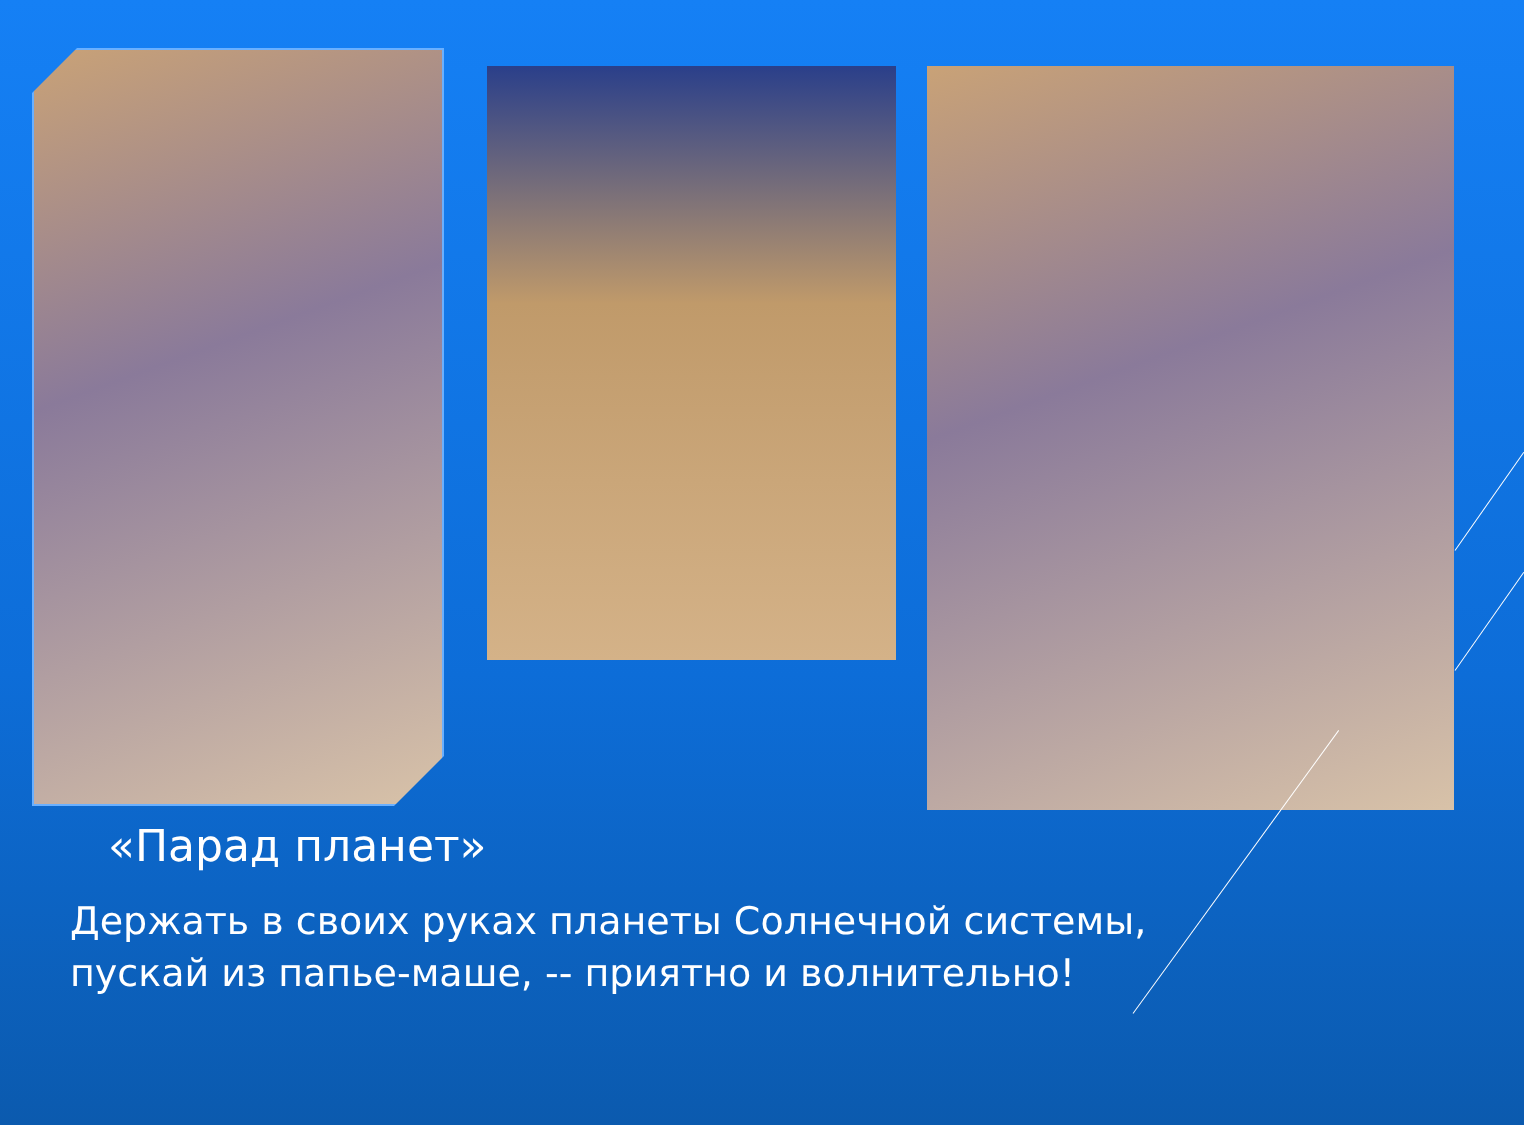«Парад планет»
Держать в своих руках планеты Солнечной системы, пускай из папье-маше, -- приятно и волнительно!